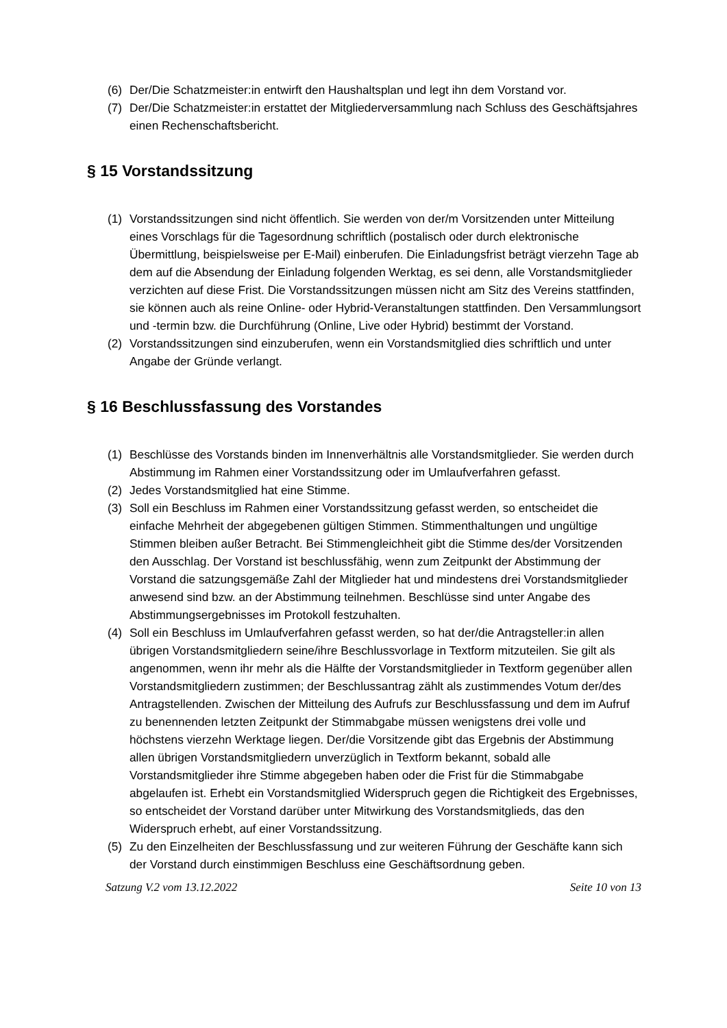(6) Der/Die Schatzmeister:in entwirft den Haushaltsplan und legt ihn dem Vorstand vor.
(7) Der/Die Schatzmeister:in erstattet der Mitgliederversammlung nach Schluss des Geschäftsjahres einen Rechenschaftsbericht.
§ 15 Vorstandssitzung
(1) Vorstandssitzungen sind nicht öffentlich. Sie werden von der/m Vorsitzenden unter Mitteilung eines Vorschlags für die Tagesordnung schriftlich (postalisch oder durch elektronische Übermittlung, beispielsweise per E-Mail) einberufen. Die Einladungsfrist beträgt vierzehn Tage ab dem auf die Absendung der Einladung folgenden Werktag, es sei denn, alle Vorstandsmitglieder verzichten auf diese Frist. Die Vorstandssitzungen müssen nicht am Sitz des Vereins stattfinden, sie können auch als reine Online- oder Hybrid-Veranstaltungen stattfinden. Den Versammlungsort und -termin bzw. die Durchführung (Online, Live oder Hybrid) bestimmt der Vorstand.
(2) Vorstandssitzungen sind einzuberufen, wenn ein Vorstandsmitglied dies schriftlich und unter Angabe der Gründe verlangt.
§ 16 Beschlussfassung des Vorstandes
(1) Beschlüsse des Vorstands binden im Innenverhältnis alle Vorstandsmitglieder. Sie werden durch Abstimmung im Rahmen einer Vorstandssitzung oder im Umlaufverfahren gefasst.
(2) Jedes Vorstandsmitglied hat eine Stimme.
(3) Soll ein Beschluss im Rahmen einer Vorstandssitzung gefasst werden, so entscheidet die einfache Mehrheit der abgegebenen gültigen Stimmen. Stimmenthaltungen und ungültige Stimmen bleiben außer Betracht. Bei Stimmengleichheit gibt die Stimme des/der Vorsitzenden den Ausschlag. Der Vorstand ist beschlussfähig, wenn zum Zeitpunkt der Abstimmung der Vorstand die satzungsgemäße Zahl der Mitglieder hat und mindestens drei Vorstandsmitglieder anwesend sind bzw. an der Abstimmung teilnehmen. Beschlüsse sind unter Angabe des Abstimmungsergebnisses im Protokoll festzuhalten.
(4) Soll ein Beschluss im Umlaufverfahren gefasst werden, so hat der/die Antragsteller:in allen übrigen Vorstandsmitgliedern seine/ihre Beschlussvorlage in Textform mitzuteilen. Sie gilt als angenommen, wenn ihr mehr als die Hälfte der Vorstandsmitglieder in Textform gegenüber allen Vorstandsmitgliedern zustimmen; der Beschlussantrag zählt als zustimmendes Votum der/des Antragstellenden. Zwischen der Mitteilung des Aufrufs zur Beschlussfassung und dem im Aufruf zu benennenden letzten Zeitpunkt der Stimmabgabe müssen wenigstens drei volle und höchstens vierzehn Werktage liegen. Der/die Vorsitzende gibt das Ergebnis der Abstimmung allen übrigen Vorstandsmitgliedern unverzüglich in Textform bekannt, sobald alle Vorstandsmitglieder ihre Stimme abgegeben haben oder die Frist für die Stimmabgabe abgelaufen ist. Erhebt ein Vorstandsmitglied Widerspruch gegen die Richtigkeit des Ergebnisses, so entscheidet der Vorstand darüber unter Mitwirkung des Vorstandsmitglieds, das den Widerspruch erhebt, auf einer Vorstandssitzung.
(5) Zu den Einzelheiten der Beschlussfassung und zur weiteren Führung der Geschäfte kann sich der Vorstand durch einstimmigen Beschluss eine Geschäftsordnung geben.
Satzung V.2 vom 13.12.2022 Seite 10 von 13